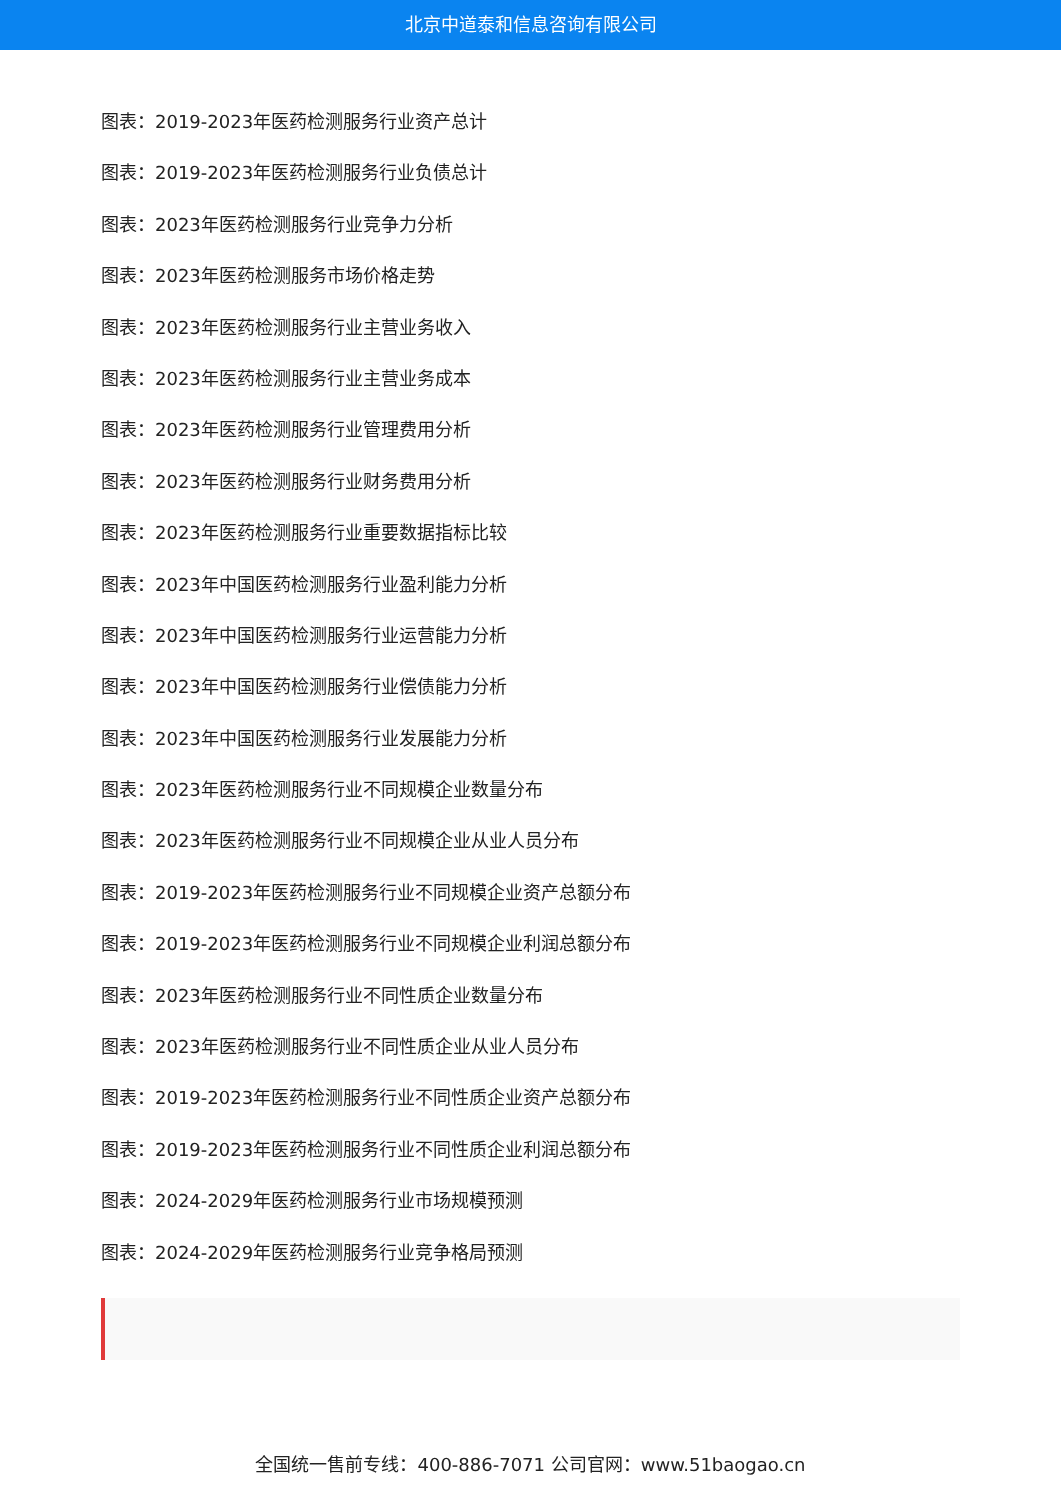北京中道泰和信息咨询有限公司
图表：2019-2023年医药检测服务行业资产总计
图表：2019-2023年医药检测服务行业负债总计
图表：2023年医药检测服务行业竞争力分析
图表：2023年医药检测服务市场价格走势
图表：2023年医药检测服务行业主营业务收入
图表：2023年医药检测服务行业主营业务成本
图表：2023年医药检测服务行业管理费用分析
图表：2023年医药检测服务行业财务费用分析
图表：2023年医药检测服务行业重要数据指标比较
图表：2023年中国医药检测服务行业盈利能力分析
图表：2023年中国医药检测服务行业运营能力分析
图表：2023年中国医药检测服务行业偿债能力分析
图表：2023年中国医药检测服务行业发展能力分析
图表：2023年医药检测服务行业不同规模企业数量分布
图表：2023年医药检测服务行业不同规模企业从业人员分布
图表：2019-2023年医药检测服务行业不同规模企业资产总额分布
图表：2019-2023年医药检测服务行业不同规模企业利润总额分布
图表：2023年医药检测服务行业不同性质企业数量分布
图表：2023年医药检测服务行业不同性质企业从业人员分布
图表：2019-2023年医药检测服务行业不同性质企业资产总额分布
图表：2019-2023年医药检测服务行业不同性质企业利润总额分布
图表：2024-2029年医药检测服务行业市场规模预测
图表：2024-2029年医药检测服务行业竞争格局预测
全国统一售前专线：400-886-7071 公司官网：www.51baogao.cn